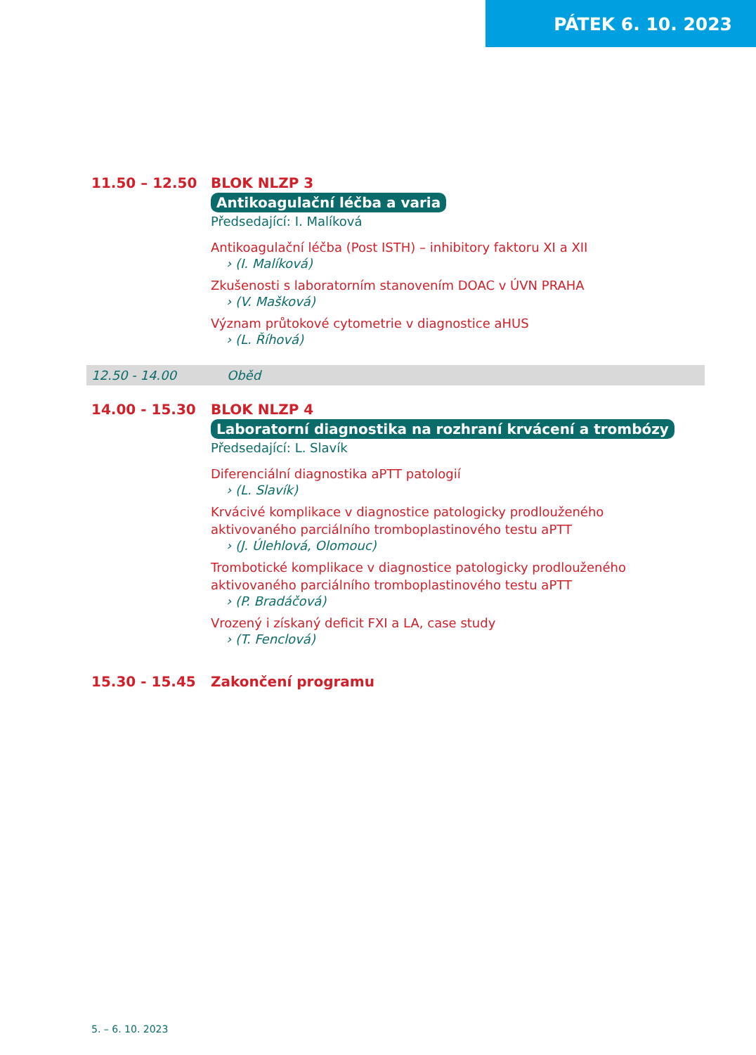PÁTEK 6. 10. 2023
11.50 – 12.50 BLOK NLZP 3
Antikoagulační léčba a varia
Předsedající: I. Malíková
Antikoagulační léčba (Post ISTH) – inhibitory faktoru XI a XII
› (I. Malíková)
Zkušenosti s laboratorním stanovením DOAC v ÚVN PRAHA
› (V. Mašková)
Význam průtokové cytometrie v diagnostice aHUS
› (L. Říhová)
12.50 - 14.00 Oběd
14.00 - 15.30 BLOK NLZP 4
Laboratorní diagnostika na rozhraní krvácení a trombózy
Předsedající: L. Slavík
Diferenciální diagnostika aPTT patologií
› (L. Slavík)
Krvácivé komplikace v diagnostice patologicky prodlouženého
aktivovaného parciálního tromboplastinového testu aPTT
› (J. Úlehlová, Olomouc)
Trombotické komplikace v diagnostice patologicky prodlouženého
aktivovaného parciálního tromboplastinového testu aPTT
› (P. Bradáčová)
Vrozený i získaný deficit FXI a LA, case study
› (T. Fenclová)
15.30 - 15.45 Zakončení programu
5. – 6. 10. 2023